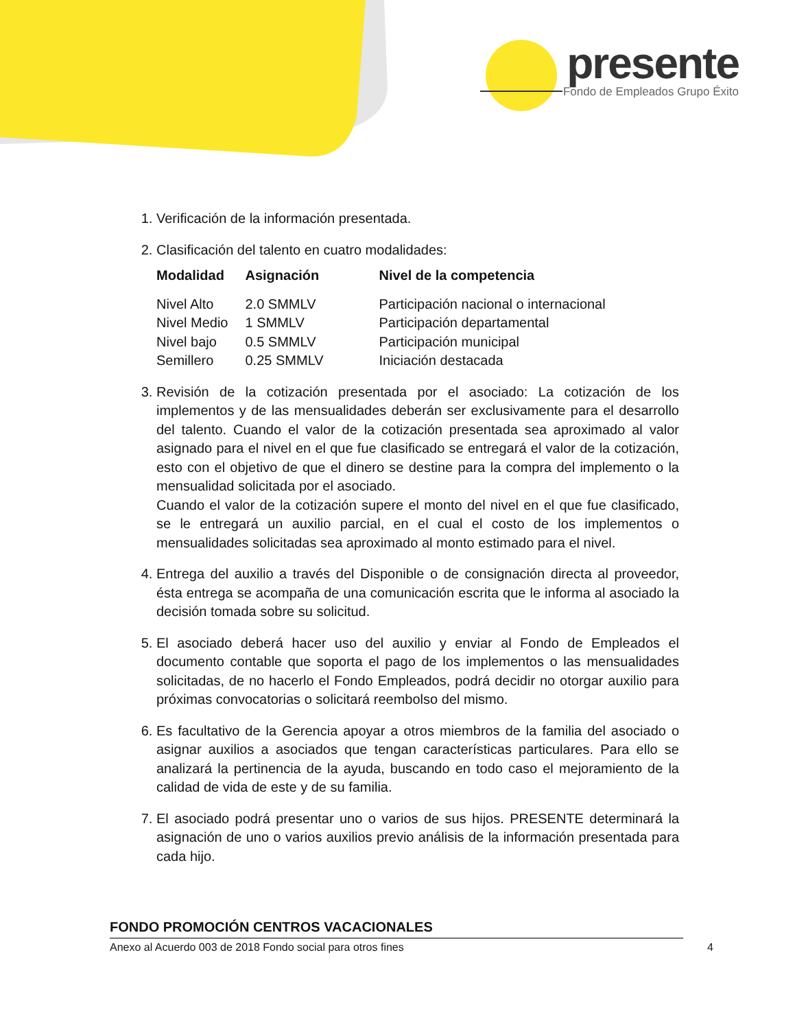presente
Fondo de Empleados Grupo Éxito
1. Verificación de la información presentada.
2. Clasificación del talento en cuatro modalidades:
| Modalidad | Asignación | Nivel de la competencia |
| --- | --- | --- |
| Nivel Alto | 2.0 SMMLV | Participación nacional o internacional |
| Nivel Medio | 1 SMMLV | Participación departamental |
| Nivel bajo | 0.5 SMMLV | Participación municipal |
| Semillero | 0.25 SMMLV | Iniciación destacada |
3. Revisión de la cotización presentada por el asociado: La cotización de los implementos y de las mensualidades deberán ser exclusivamente para el desarrollo del talento. Cuando el valor de la cotización presentada sea aproximado al valor asignado para el nivel en el que fue clasificado se entregará el valor de la cotización, esto con el objetivo de que el dinero se destine para la compra del implemento o la mensualidad solicitada por el asociado.
Cuando el valor de la cotización supere el monto del nivel en el que fue clasificado, se le entregará un auxilio parcial, en el cual el costo de los implementos o mensualidades solicitadas sea aproximado al monto estimado para el nivel.
4. Entrega del auxilio a través del Disponible o de consignación directa al proveedor, ésta entrega se acompaña de una comunicación escrita que le informa al asociado la decisión tomada sobre su solicitud.
5. El asociado deberá hacer uso del auxilio y enviar al Fondo de Empleados el documento contable que soporta el pago de los implementos o las mensualidades solicitadas, de no hacerlo el Fondo Empleados, podrá decidir no otorgar auxilio para próximas convocatorias o solicitará reembolso del mismo.
6. Es facultativo de la Gerencia apoyar a otros miembros de la familia del asociado o asignar auxilios a asociados que tengan características particulares. Para ello se analizará la pertinencia de la ayuda, buscando en todo caso el mejoramiento de la calidad de vida de este y de su familia.
7. El asociado podrá presentar uno o varios de sus hijos. PRESENTE determinará la asignación de uno o varios auxilios previo análisis de la información presentada para cada hijo.
FONDO PROMOCIÓN CENTROS VACACIONALES
Anexo al Acuerdo 003 de 2018 Fondo social para otros fines 4